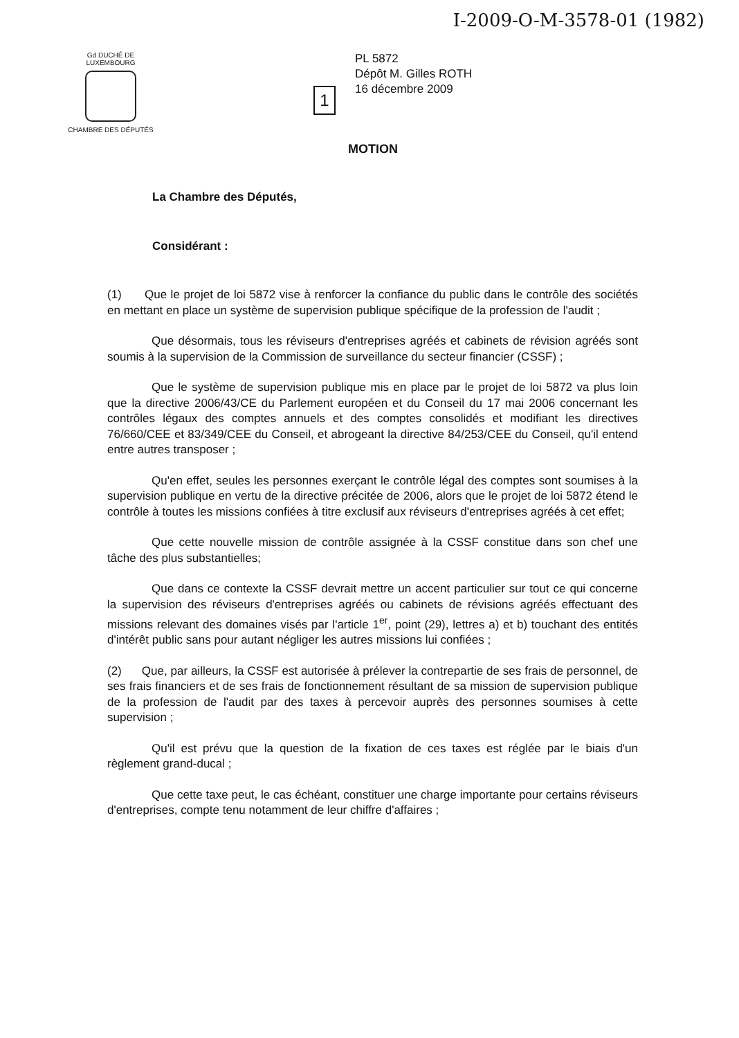I-2009-O-M-3578-01 (1982)
Gd DUCHÉ DE LUXEMBOURG
CHAMBRE DES DÉPUTÉS
1
PL 5872
Dépôt M. Gilles ROTH
16 décembre 2009
MOTION
La Chambre des Députés,
Considérant :
(1) Que le projet de loi 5872 vise à renforcer la confiance du public dans le contrôle des sociétés en mettant en place un système de supervision publique spécifique de la profession de l'audit ;
Que désormais, tous les réviseurs d'entreprises agréés et cabinets de révision agréés sont soumis à la supervision de la Commission de surveillance du secteur financier (CSSF) ;
Que le système de supervision publique mis en place par le projet de loi 5872 va plus loin que la directive 2006/43/CE du Parlement européen et du Conseil du 17 mai 2006 concernant les contrôles légaux des comptes annuels et des comptes consolidés et modifiant les directives 76/660/CEE et 83/349/CEE du Conseil, et abrogeant la directive 84/253/CEE du Conseil, qu'il entend entre autres transposer ;
Qu'en effet, seules les personnes exerçant le contrôle légal des comptes sont soumises à la supervision publique en vertu de la directive précitée de 2006, alors que le projet de loi 5872 étend le contrôle à toutes les missions confiées à titre exclusif aux réviseurs d'entreprises agréés à cet effet;
Que cette nouvelle mission de contrôle assignée à la CSSF constitue dans son chef une tâche des plus substantielles;
Que dans ce contexte la CSSF devrait mettre un accent particulier sur tout ce qui concerne la supervision des réviseurs d'entreprises agréés ou cabinets de révisions agréés effectuant des missions relevant des domaines visés par l'article 1<sup>er</sup>, point (29), lettres a) et b) touchant des entités d'intérêt public sans pour autant négliger les autres missions lui confiées ;
(2) Que, par ailleurs, la CSSF est autorisée à prélever la contrepartie de ses frais de personnel, de ses frais financiers et de ses frais de fonctionnement résultant de sa mission de supervision publique de la profession de l'audit par des taxes à percevoir auprès des personnes soumises à cette supervision ;
Qu'il est prévu que la question de la fixation de ces taxes est réglée par le biais d'un règlement grand-ducal ;
Que cette taxe peut, le cas échéant, constituer une charge importante pour certains réviseurs d'entreprises, compte tenu notamment de leur chiffre d'affaires ;